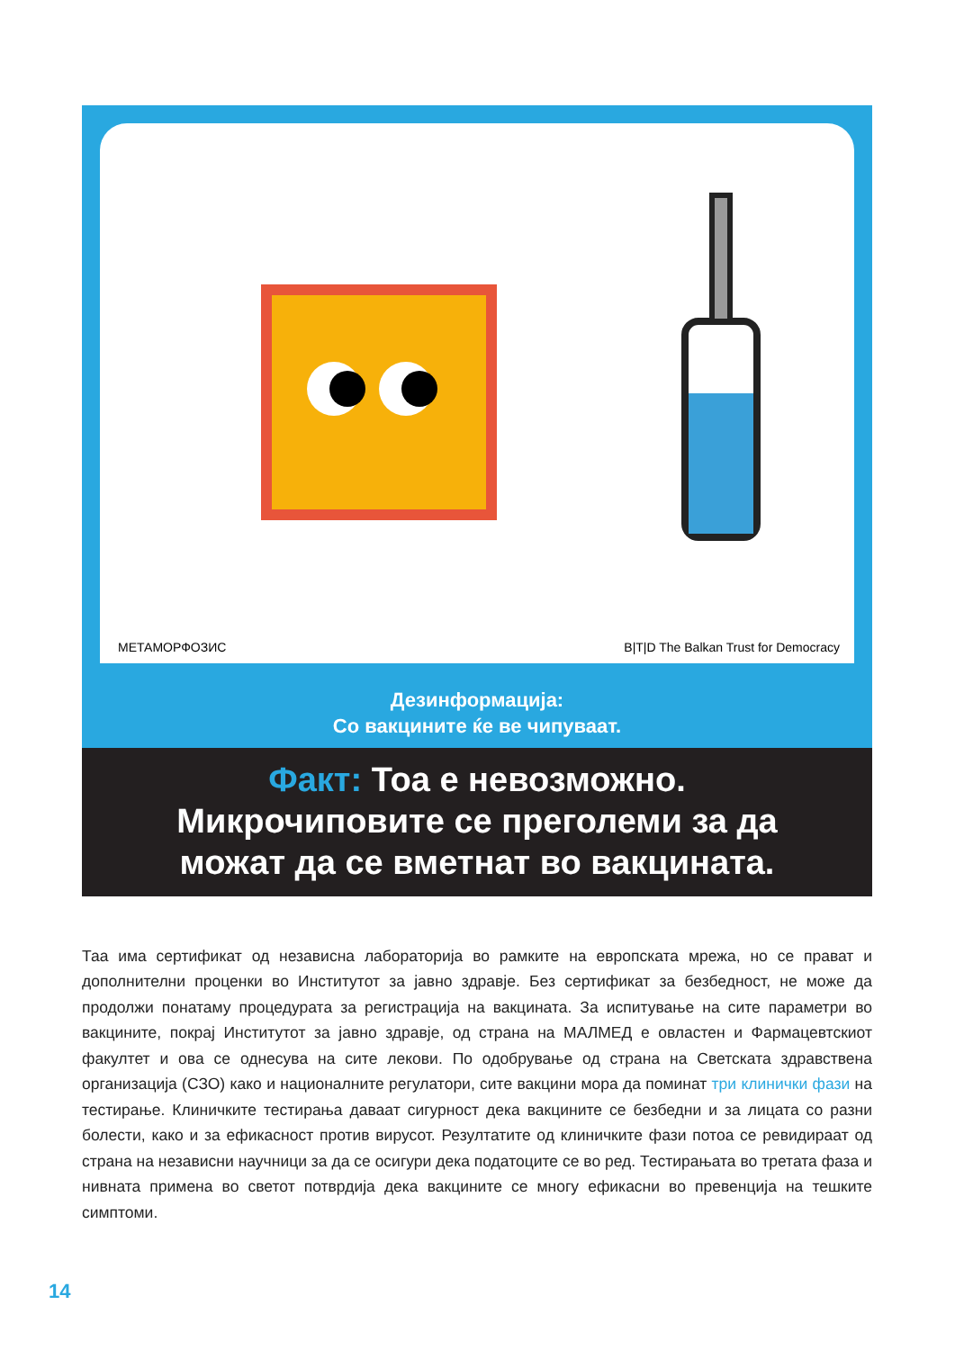МЕТАМОРФОЗИС B|T|D The Balkan Trust for Democracy
Дезинформација:
Со вакцините ќе ве чипуваат.
Факт: Тоа е невозможно.
Микрочиповите се преголеми за да
можат да се вметнат во вакцината.
Таа има сертификат од независна лабораторија во рамките на европската мрежа, но се прават и дополнителни проценки во Институтот за јавно здравје. Без сертификат за безбедност, не може да продолжи понатаму процедурата за регистрација на вакцината. За испитување на сите параметри во вакцините, покрај Институтот за јавно здравје, од страна на МАЛМЕД е овластен и Фармацевтскиот факултет и ова се однесува на сите лекови. По одобрување од страна на Светската здравствена организација (СЗО) како и националните регулатори, сите вакцини мора да поминат три клинички фази на тестирање. Клиничките тестирања даваат сигурност дека вакцините се безбедни и за лицата со разни болести, како и за ефикасност против вирусот. Резултатите од клиничките фази потоа се ревидираат од страна на независни научници за да се осигури дека податоците се во ред. Тестирањата во третата фаза и нивната примена во светот потврдија дека вакцините се многу ефикасни во превенција на тешките симптоми.
14